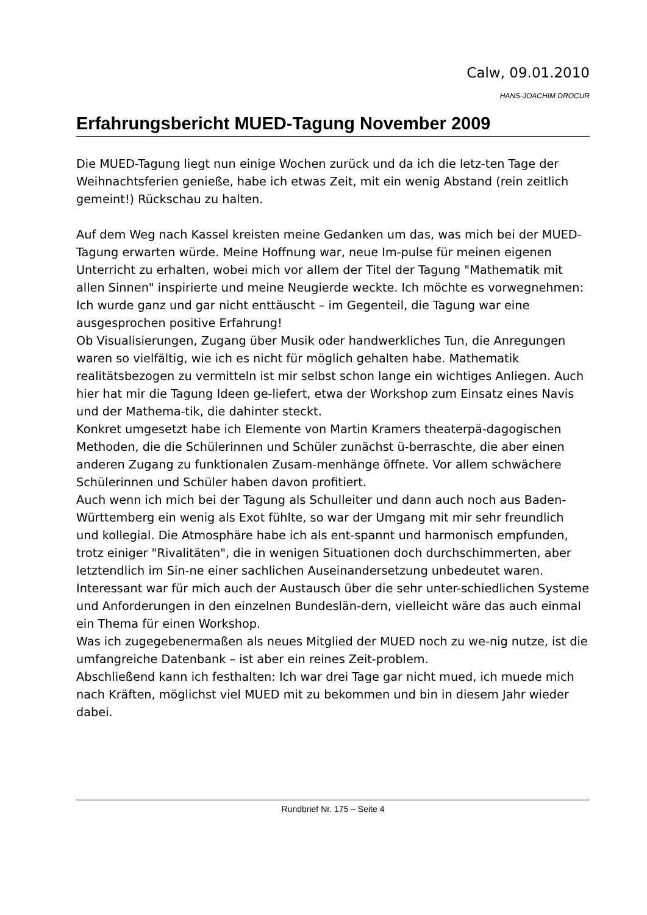Calw, 09.01.2010
HANS-JOACHIM DROCUR
Erfahrungsbericht MUED-Tagung November 2009
Die MUED-Tagung liegt nun einige Wochen zurück und da ich die letz-ten Tage der Weihnachtsferien genieße, habe ich etwas Zeit, mit ein wenig Abstand (rein zeitlich gemeint!) Rückschau zu halten.
Auf dem Weg nach Kassel kreisten meine Gedanken um das, was mich bei der MUED-Tagung erwarten würde. Meine Hoffnung war, neue Im-pulse für meinen eigenen Unterricht zu erhalten, wobei mich vor allem der Titel der Tagung "Mathematik mit allen Sinnen" inspirierte und meine Neugierde weckte. Ich möchte es vorwegnehmen: Ich wurde ganz und gar nicht enttäuscht – im Gegenteil, die Tagung war eine ausgesprochen positive Erfahrung!
Ob Visualisierungen, Zugang über Musik oder handwerkliches Tun, die Anregungen waren so vielfältig, wie ich es nicht für möglich gehalten habe. Mathematik realitätsbezogen zu vermitteln ist mir selbst schon lange ein wichtiges Anliegen. Auch hier hat mir die Tagung Ideen ge-liefert, etwa der Workshop zum Einsatz eines Navis und der Mathema-tik, die dahinter steckt.
Konkret umgesetzt habe ich Elemente von Martin Kramers theaterpä-dagogischen Methoden, die die Schülerinnen und Schüler zunächst ü-berraschte, die aber einen anderen Zugang zu funktionalen Zusam-menhänge öffnete. Vor allem schwächere Schülerinnen und Schüler haben davon profitiert.
Auch wenn ich mich bei der Tagung als Schulleiter und dann auch noch aus Baden-Württemberg ein wenig als Exot fühlte, so war der Umgang mit mir sehr freundlich und kollegial. Die Atmosphäre habe ich als ent-spannt und harmonisch empfunden, trotz einiger "Rivalitäten", die in wenigen Situationen doch durchschimmerten, aber letztendlich im Sin-ne einer sachlichen Auseinandersetzung unbedeutet waren.
Interessant war für mich auch der Austausch über die sehr unter-schiedlichen Systeme und Anforderungen in den einzelnen Bundeslän-dern, vielleicht wäre das auch einmal ein Thema für einen Workshop.
Was ich zugegebenermaßen als neues Mitglied der MUED noch zu we-nig nutze, ist die umfangreiche Datenbank – ist aber ein reines Zeit-problem.
Abschließend kann ich festhalten: Ich war drei Tage gar nicht mued, ich muede mich nach Kräften, möglichst viel MUED mit zu bekommen und bin in diesem Jahr wieder dabei.
Rundbrief Nr. 175 – Seite 4